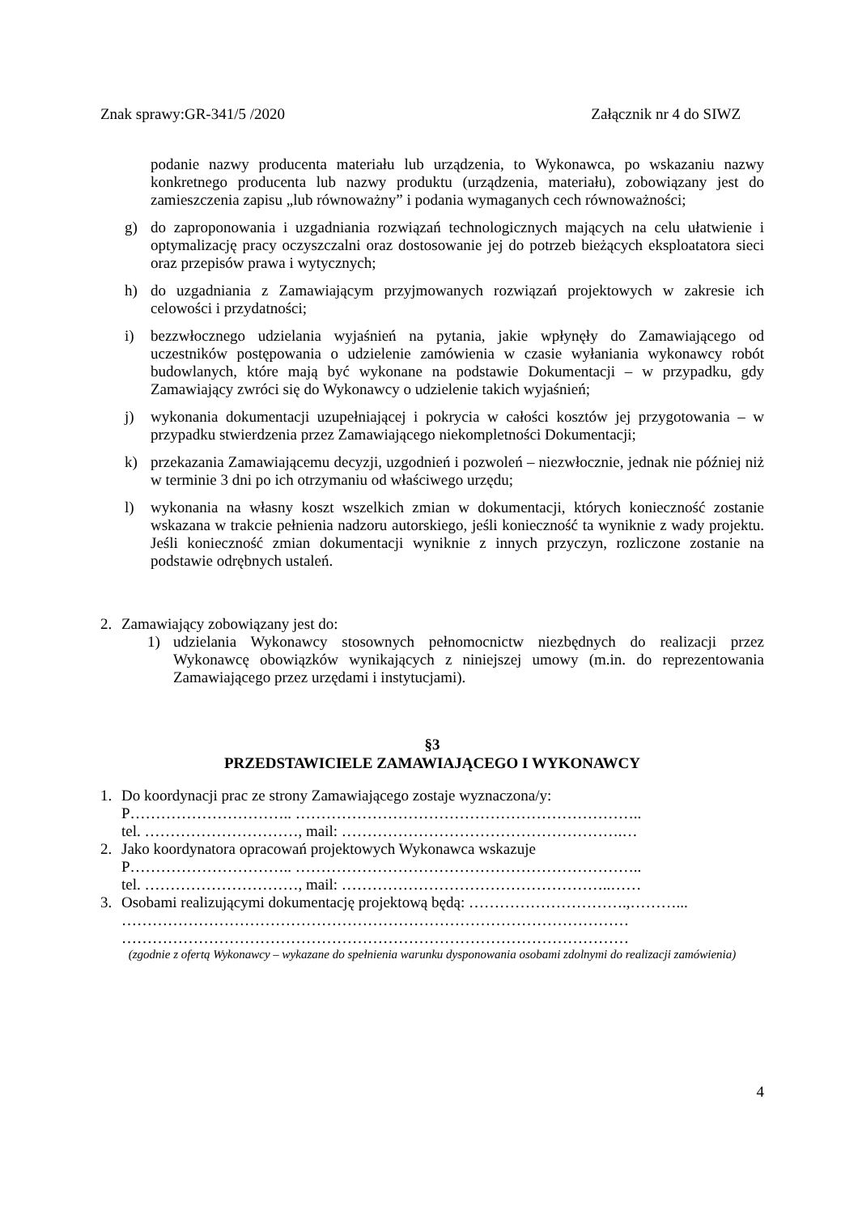Znak sprawy:GR-341/5 /2020 Załącznik nr 4 do SIWZ
podanie nazwy producenta materiału lub urządzenia, to Wykonawca, po wskazaniu nazwy konkretnego producenta lub nazwy produktu (urządzenia, materiału), zobowiązany jest do zamieszczenia zapisu „lub równoważny” i podania wymaganych cech równoważności;
g) do zaproponowania i uzgadniania rozwiązań technologicznych mających na celu ułatwienie i optymalizację pracy oczyszczalni oraz dostosowanie jej do potrzeb bieżących eksploatatora sieci oraz przepisów prawa i wytycznych;
h) do uzgadniania z Zamawiającym przyjmowanych rozwiązań projektowych w zakresie ich celowości i przydatności;
i) bezzwłocznego udzielania wyjaśnień na pytania, jakie wpłynęły do Zamawiającego od uczestników postępowania o udzielenie zamówienia w czasie wyłaniania wykonawcy robót budowlanych, które mają być wykonane na podstawie Dokumentacji – w przypadku, gdy Zamawiający zwróci się do Wykonawcy o udzielenie takich wyjaśnień;
j) wykonania dokumentacji uzupełniającej i pokrycia w całości kosztów jej przygotowania – w przypadku stwierdzenia przez Zamawiającego niekompletności Dokumentacji;
k) przekazania Zamawiającemu decyzji, uzgodnień i pozwoleń – niezwłocznie, jednak nie później niż w terminie 3 dni po ich otrzymaniu od właściwego urzędu;
l) wykonania na własny koszt wszelkich zmian w dokumentacji, których konieczność zostanie wskazana w trakcie pełnienia nadzoru autorskiego, jeśli konieczność ta wyniknie z wady projektu. Jeśli konieczność zmian dokumentacji wyniknie z innych przyczyn, rozliczone zostanie na podstawie odrębnych ustaleń.
2. Zamawiający zobowiązany jest do:
1) udzielania Wykonawcy stosownych pełnomocnictw niezbędnych do realizacji przez Wykonawcę obowiązków wynikających z niniejszej umowy (m.in. do reprezentowania Zamawiającego przez urzędami i instytucjami).
§3
PRZEDSTAWICIELE ZAMAWIAJĄCEGO I WYKONAWCY
1. Do koordynacji prac ze strony Zamawiającego zostaje wyznaczona/y:
P………………………….. …………………………………………………………..
tel. …………………………, mail: ……………………………………………….…
2. Jako koordynatora opracowań projektowych Wykonawca wskazuje
P………………………….. …………………………………………………………..
tel. …………………………, mail: ……………………………………………..……
3. Osobami realizującymi dokumentację projektową będą: ………………………….,………...
………………………………………………………………………………………
………………………………………………………………………………………
(zgodnie z ofertą Wykonawcy – wykazane do spełnienia warunku dysponowania osobami zdolnymi do realizacji zamówienia)
4